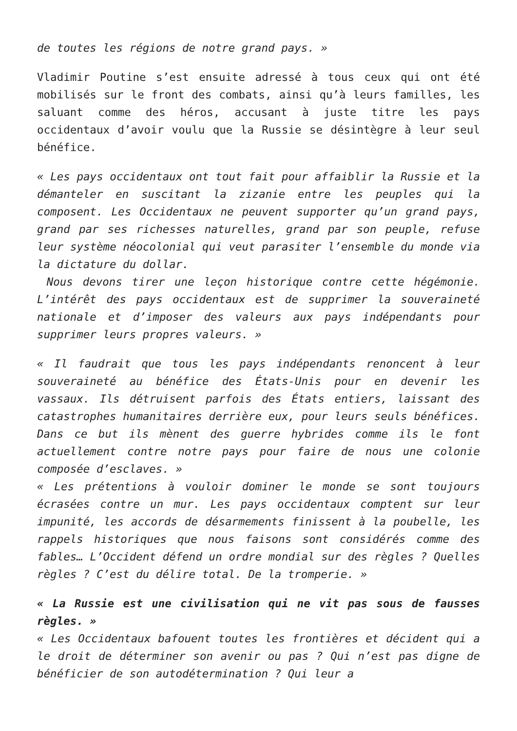de toutes les régions de notre grand pays. »
Vladimir Poutine s’est ensuite adressé à tous ceux qui ont été mobilisés sur le front des combats, ainsi qu’à leurs familles, les saluant comme des héros, accusant à juste titre les pays occidentaux d’avoir voulu que la Russie se désintègre à leur seul bénéfice.
« Les pays occidentaux ont tout fait pour affaiblir la Russie et la démanteler en suscitant la zizanie entre les peuples qui la composent. Les Occidentaux ne peuvent supporter qu’un grand pays, grand par ses richesses naturelles, grand par son peuple, refuse leur système néocolonial qui veut parasiter l’ensemble du monde via la dictature du dollar.
Nous devons tirer une leçon historique contre cette hégémonie. L’intérêt des pays occidentaux est de supprimer la souveraineté nationale et d’imposer des valeurs aux pays indépendants pour supprimer leurs propres valeurs. »
« Il faudrait que tous les pays indépendants renoncent à leur souveraineté au bénéfice des États-Unis pour en devenir les vassaux. Ils détruisent parfois des États entiers, laissant des catastrophes humanitaires derrière eux, pour leurs seuls bénéfices. Dans ce but ils mènent des guerre hybrides comme ils le font actuellement contre notre pays pour faire de nous une colonie composée d’esclaves. »
« Les prétentions à vouloir dominer le monde se sont toujours écrasées contre un mur. Les pays occidentaux comptent sur leur impunité, les accords de désarmements finissent à la poubelle, les rappels historiques que nous faisons sont considérés comme des fables… L’Occident défend un ordre mondial sur des règles ? Quelles règles ? C’est du délire total. De la tromperie. »
« La Russie est une civilisation qui ne vit pas sous de fausses règles. »
« Les Occidentaux bafouent toutes les frontières et décident qui a le droit de déterminer son avenir ou pas ? Qui n’est pas digne de bénéficier de son autodétermination ? Qui leur a